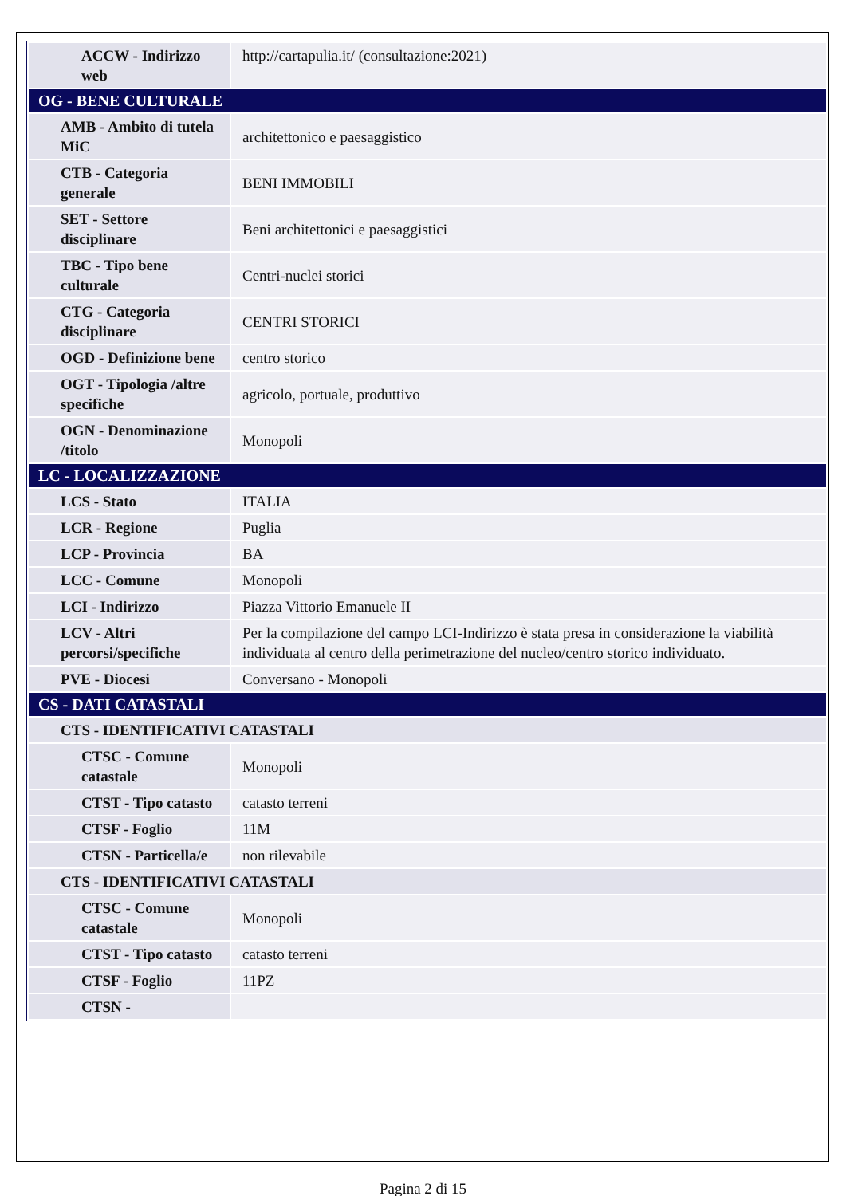| ACCW - Indirizzo web | http://cartapulia.it/ (consultazione:2021) |
| OG - BENE CULTURALE | |
| AMB - Ambito di tutela MiC | architettonico e paesaggistico |
| CTB - Categoria generale | BENI IMMOBILI |
| SET - Settore disciplinare | Beni architettonici e paesaggistici |
| TBC - Tipo bene culturale | Centri-nuclei storici |
| CTG - Categoria disciplinare | CENTRI STORICI |
| OGD - Definizione bene | centro storico |
| OGT - Tipologia /altre specifiche | agricolo, portuale, produttivo |
| OGN - Denominazione /titolo | Monopoli |
| LC - LOCALIZZAZIONE | |
| LCS - Stato | ITALIA |
| LCR - Regione | Puglia |
| LCP - Provincia | BA |
| LCC - Comune | Monopoli |
| LCI - Indirizzo | Piazza Vittorio Emanuele II |
| LCV - Altri percorsi/specifiche | Per la compilazione del campo LCI-Indirizzo è stata presa in considerazione la viabilità individuata al centro della perimetrazione del nucleo/centro storico individuato. |
| PVE - Diocesi | Conversano - Monopoli |
| CS - DATI CATASTALI | |
| CTS - IDENTIFICATIVI CATASTALI | |
| CTSC - Comune catastale | Monopoli |
| CTST - Tipo catasto | catasto terreni |
| CTSF - Foglio | 11M |
| CTSN - Particella/e | non rilevabile |
| CTS - IDENTIFICATIVI CATASTALI | |
| CTSC - Comune catastale | Monopoli |
| CTST - Tipo catasto | catasto terreni |
| CTSF - Foglio | 11PZ |
| CTSN - | |
Pagina 2 di 15